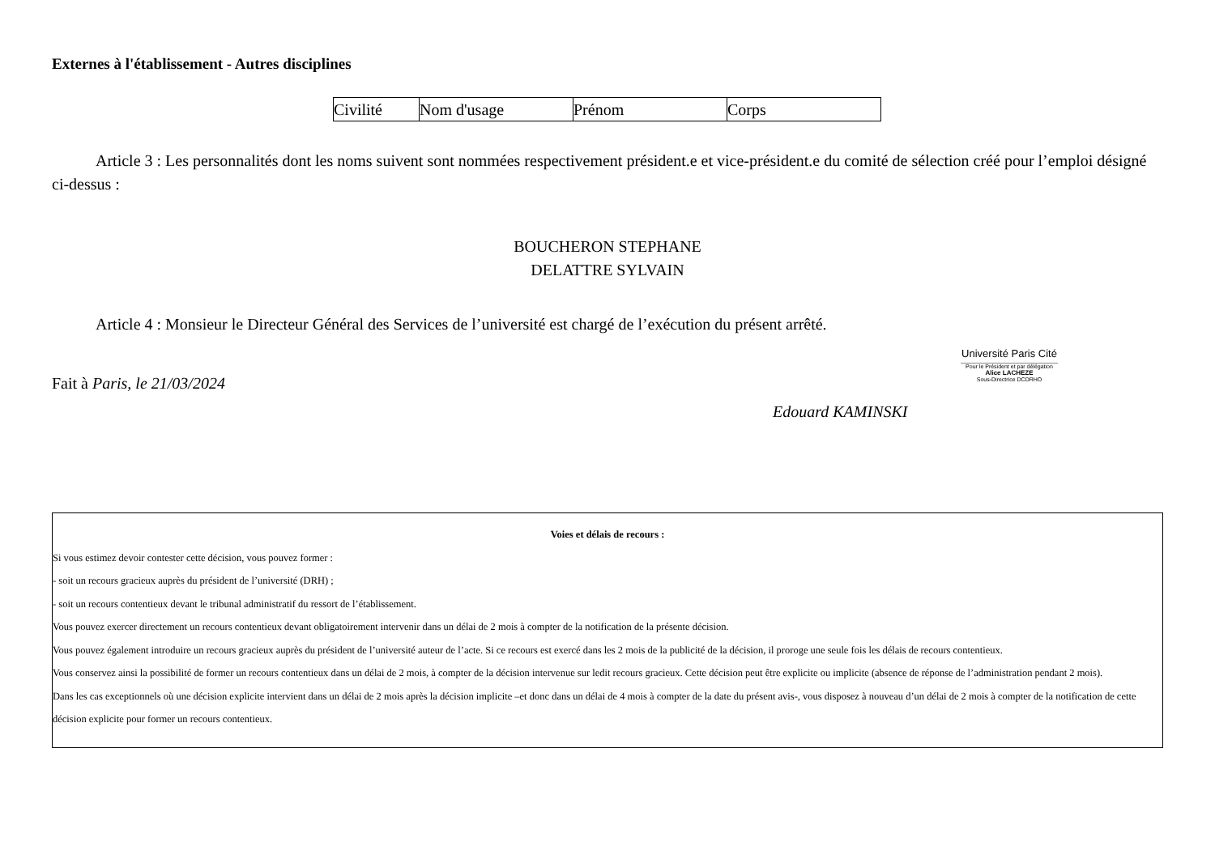Externes à l'établissement - Autres disciplines
| Civilité | Nom d'usage | Prénom | Corps |
| --- | --- | --- | --- |
Article 3 : Les personnalités dont les noms suivent sont nommées respectivement président.e et vice-président.e du comité de sélection créé pour l’emploi désigné ci-dessus :
BOUCHERON STEPHANE
DELATTRE SYLVAIN
Article 4 : Monsieur le Directeur Général des Services de l’université est chargé de l’exécution du présent arrêté.
Fait à Paris, le 21/03/2024
Université Paris Cité
Pour le Président et par délégation
Alice LACHEZE
Sous-Directrice DCDRHO
Edouard KAMINSKI
Voies et délais de recours :
Si vous estimez devoir contester cette décision, vous pouvez former :
- soit un recours gracieux auprès du président de l’université (DRH) ;
- soit un recours contentieux devant le tribunal administratif du ressort de l’établissement.
Vous pouvez exercer directement un recours contentieux devant obligatoirement intervenir dans un délai de 2 mois à compter de la notification de la présente décision.
Vous pouvez également introduire un recours gracieux auprès du président de l’université auteur de l’acte. Si ce recours est exercé dans les 2 mois de la publicité de la décision, il proroge une seule fois les délais de recours contentieux.
Vous conservez ainsi la possibilité de former un recours contentieux dans un délai de 2 mois, à compter de la décision intervenue sur ledit recours gracieux. Cette décision peut être explicite ou implicite (absence de réponse de l’administration pendant 2 mois).
Dans les cas exceptionnels où une décision explicite intervient dans un délai de 2 mois après la décision implicite –et donc dans un délai de 4 mois à compter de la date du présent avis-, vous disposez à nouveau d’un délai de 2 mois à compter de la notification de cette décision explicite pour former un recours contentieux.